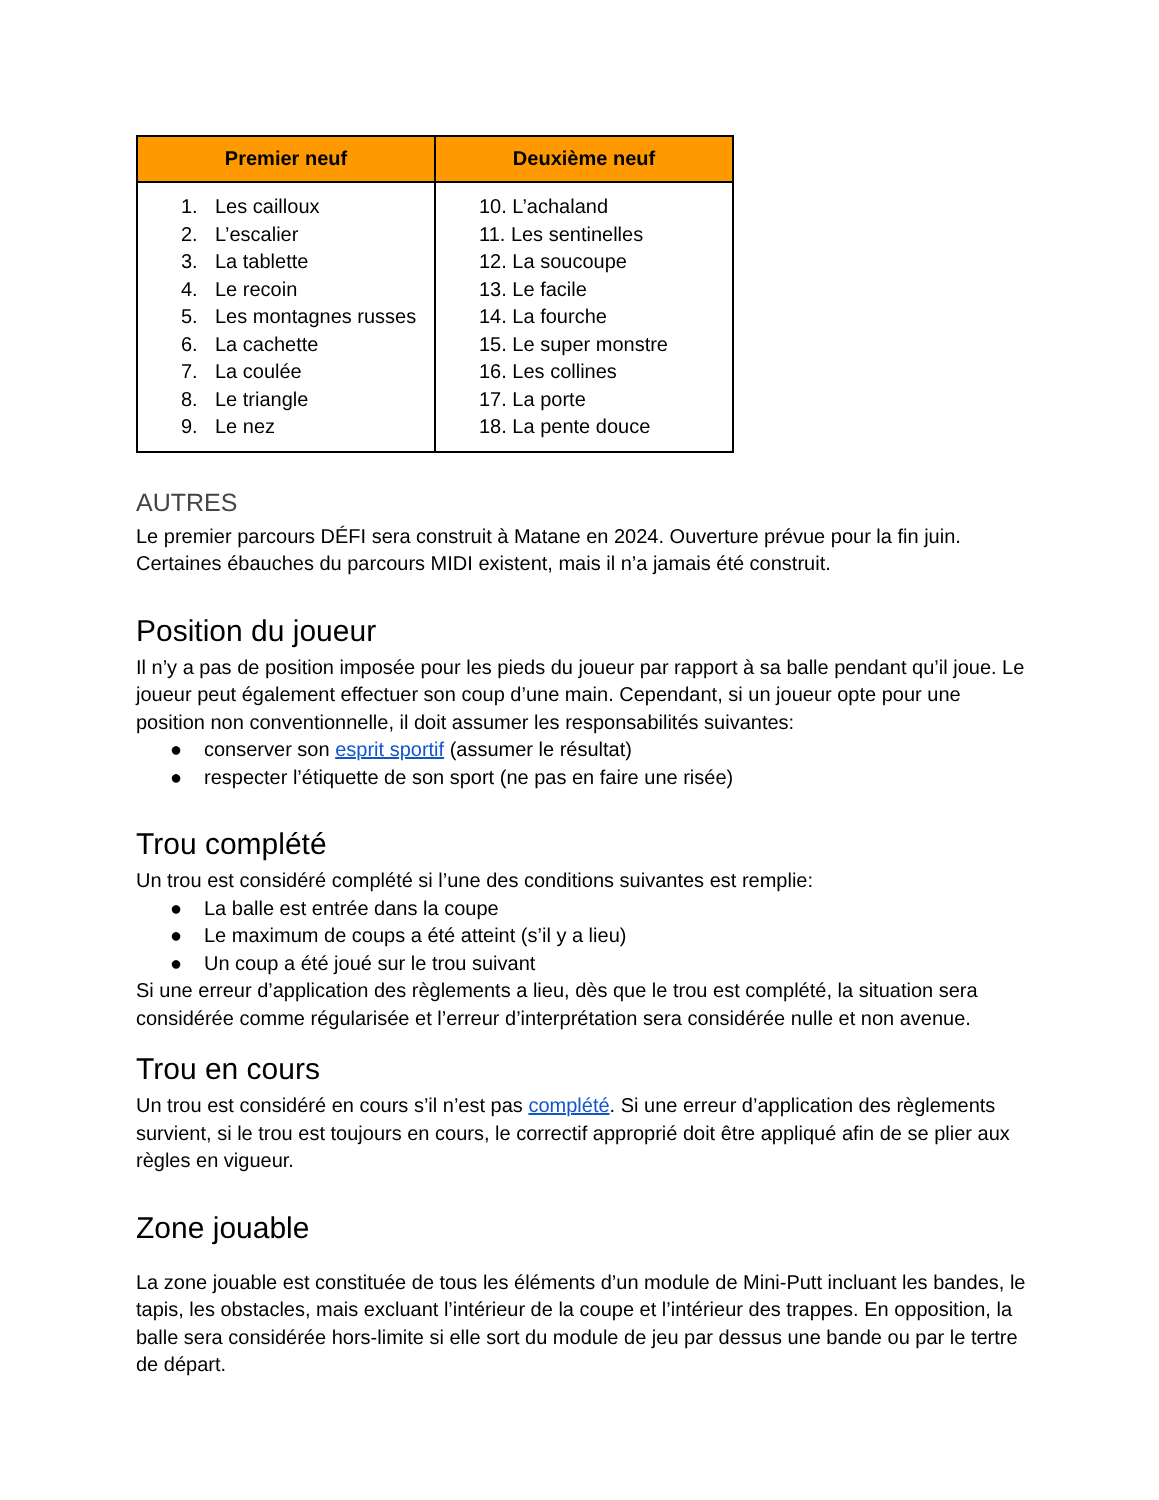| Premier neuf | Deuxième neuf |
| --- | --- |
| 1. Les cailloux 2. L’escalier 3. La tablette 4. Le recoin 5. Les montagnes russes 6. La cachette 7. La coulée 8. Le triangle 9. Le nez | 10. L’achaland 11. Les sentinelles 12. La soucoupe 13. Le facile 14. La fourche 15. Le super monstre 16. Les collines 17. La porte 18. La pente douce |
AUTRES
Le premier parcours DÉFI sera construit à Matane en 2024. Ouverture prévue pour la fin juin. Certaines ébauches du parcours MIDI existent, mais il n’a jamais été construit.
Position du joueur
Il n’y a pas de position imposée pour les pieds du joueur par rapport à sa balle pendant qu’il joue. Le joueur peut également effectuer son coup d’une main. Cependant, si un joueur opte pour une position non conventionnelle, il doit assumer les responsabilités suivantes:
● conserver son esprit sportif (assumer le résultat)
● respecter l’étiquette de son sport (ne pas en faire une risée)
Trou complété
Un trou est considéré complété si l’une des conditions suivantes est remplie:
● La balle est entrée dans la coupe
● Le maximum de coups a été atteint (s’il y a lieu)
● Un coup a été joué sur le trou suivant
Si une erreur d’application des règlements a lieu, dès que le trou est complété, la situation sera considérée comme régularisée et l’erreur d’interprétation sera considérée nulle et non avenue.
Trou en cours
Un trou est considéré en cours s’il n’est pas complété. Si une erreur d’application des règlements survient, si le trou est toujours en cours, le correctif approprié doit être appliqué afin de se plier aux règles en vigueur.
Zone jouable
La zone jouable est constituée de tous les éléments d’un module de Mini-Putt incluant les bandes, le tapis, les obstacles, mais excluant l’intérieur de la coupe et l’intérieur des trappes. En opposition, la balle sera considérée hors-limite si elle sort du module de jeu par dessus une bande ou par le tertre de départ.